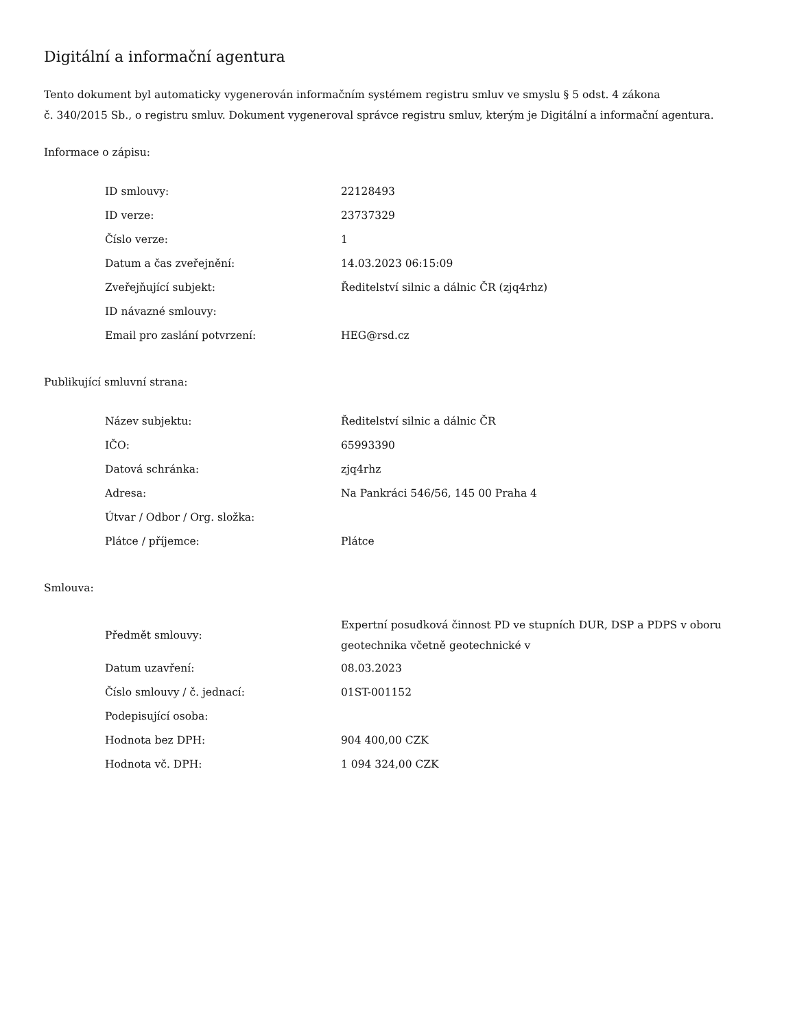Digitální a informační agentura
Tento dokument byl automaticky vygenerován informačním systémem registru smluv ve smyslu § 5 odst. 4 zákona
č. 340/2015 Sb., o registru smluv. Dokument vygeneroval správce registru smluv, kterým je Digitální a informační agentura.
Informace o zápisu:
| ID smlouvy: | 22128493 |
| ID verze: | 23737329 |
| Číslo verze: | 1 |
| Datum a čas zveřejnění: | 14.03.2023 06:15:09 |
| Zveřejňující subjekt: | Ředitelství silnic a dálnic ČR (zjq4rhz) |
| ID návazné smlouvy: | |
| Email pro zaslání potvrzení: | HEG@rsd.cz |
Publikující smluvní strana:
| Název subjektu: | Ředitelství silnic a dálnic ČR |
| IČO: | 65993390 |
| Datová schránka: | zjq4rhz |
| Adresa: | Na Pankráci 546/56, 145 00 Praha 4 |
| Útvar / Odbor / Org. složka: | |
| Plátce / příjemce: | Plátce |
Smlouva:
| Předmět smlouvy: | Expertní posudková činnost PD ve stupních DUR, DSP a PDPS v oboru geotechnika včetně geotechnické v |
| Datum uzavření: | 08.03.2023 |
| Číslo smlouvy / č. jednací: | 01ST-001152 |
| Podepisující osoba: | |
| Hodnota bez DPH: | 904 400,00 CZK |
| Hodnota vč. DPH: | 1 094 324,00 CZK |